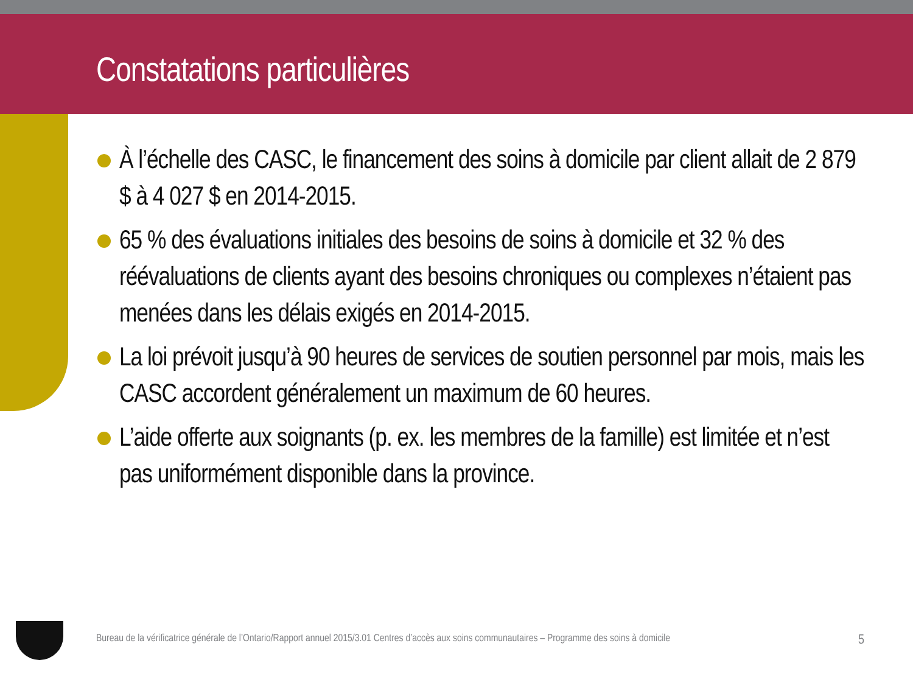Constatations particulières
À l’échelle des CASC, le financement des soins à domicile par client allait de 2 879 $ à 4 027 $ en 2014-2015.
65 % des évaluations initiales des besoins de soins à domicile et 32 % des réévaluations de clients ayant des besoins chroniques ou complexes n’étaient pas menées dans les délais exigés en 2014-2015.
La loi prévoit jusqu’à 90 heures de services de soutien personnel par mois, mais les CASC accordent généralement un maximum de 60 heures.
L’aide offerte aux soignants (p. ex. les membres de la famille) est limitée et n’est pas uniformément disponible dans la province.
Bureau de la vérificatrice générale de l’Ontario/Rapport annuel 2015/3.01 Centres d’accès aux soins communautaires – Programme des soins à domicile 5